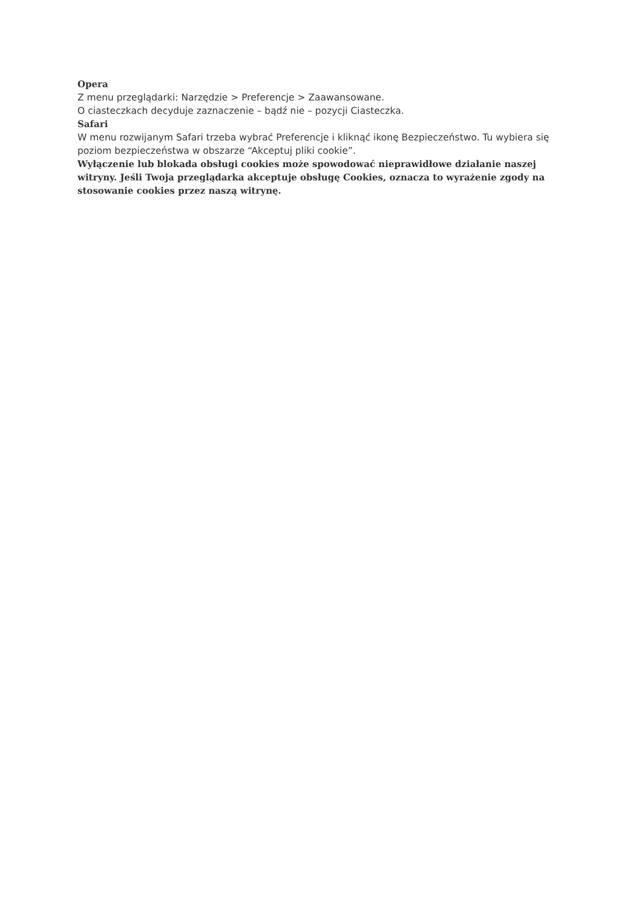Opera
Z menu przeglądarki: Narzędzie > Preferencje > Zaawansowane.
O ciasteczkach decyduje zaznaczenie – bądź nie – pozycji Ciasteczka.
Safari
W menu rozwijanym Safari trzeba wybrać Preferencje i kliknąć ikonę Bezpieczeństwo. Tu wybiera się poziom bezpieczeństwa w obszarze “Akceptuj pliki cookie”.
Wyłączenie lub blokada obsługi cookies może spowodować nieprawidłowe działanie naszej witryny. Jeśli Twoja przeglądarka akceptuje obsługę Cookies, oznacza to wyrażenie zgody na stosowanie cookies przez naszą witrynę.